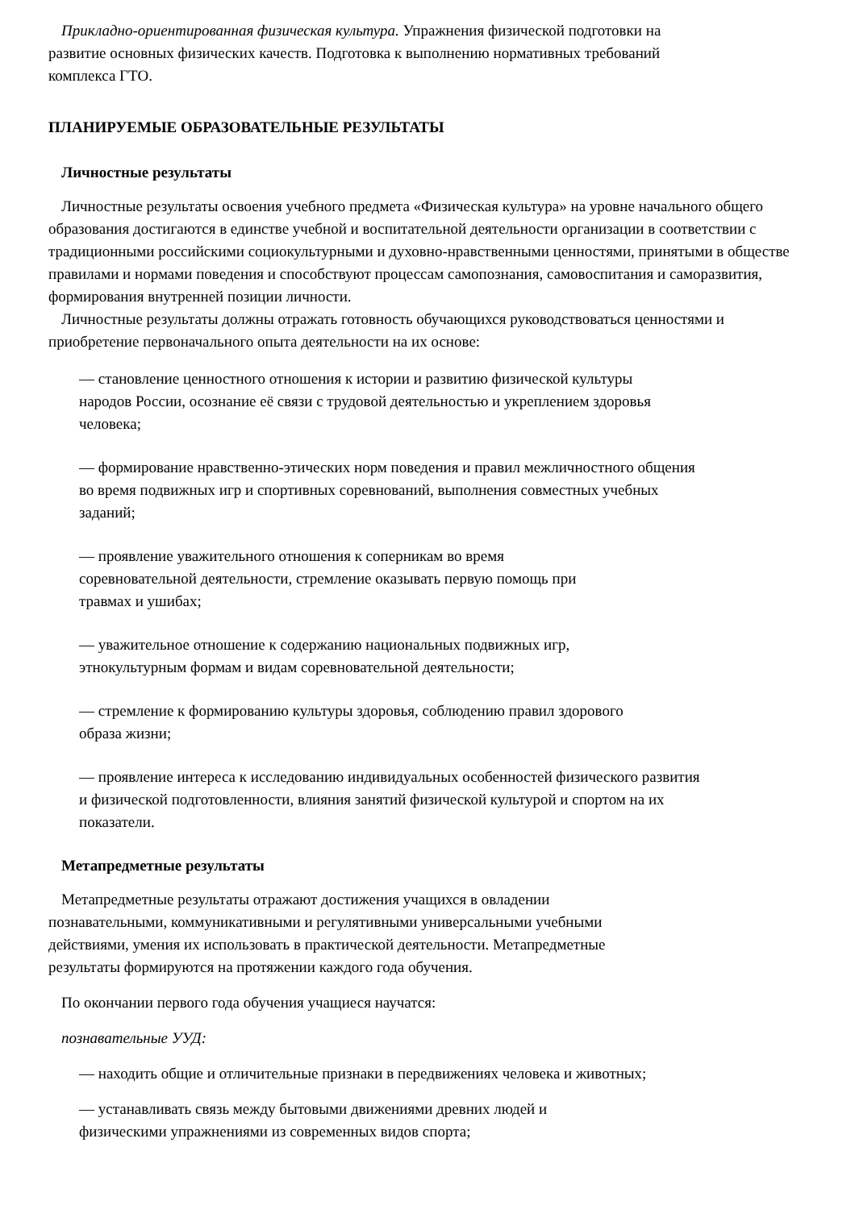Прикладно-ориентированная физическая культура. Упражнения физической подготовки на
развитие основных физических качеств. Подготовка к выполнению нормативных требований
комплекса ГТО.
ПЛАНИРУЕМЫЕ ОБРАЗОВАТЕЛЬНЫЕ РЕЗУЛЬТАТЫ
Личностные результаты
Личностные результаты освоения учебного предмета «Физическая культура» на уровне начального общего образования достигаются в единстве учебной и воспитательной деятельности организации в соответствии с традиционными российскими социокультурными и духовно-нравственными ценностями, принятыми в обществе правилами и нормами поведения и способствуют процессам самопознания, самовоспитания и саморазвития, формирования внутренней позиции личности.
Личностные результаты должны отражать готовность обучающихся руководствоваться ценностями и приобретение первоначального опыта деятельности на их основе:
— становление ценностного отношения к истории и развитию физической культуры
народов России, осознание её связи с трудовой деятельностью и укреплением здоровья
человека;
— формирование нравственно-этических норм поведения и правил межличностного общения
во время подвижных игр и спортивных соревнований, выполнения совместных учебных
заданий;
— проявление уважительного отношения к соперникам во время
соревновательной деятельности, стремление оказывать первую помощь при
травмах и ушибах;
— уважительное отношение к содержанию национальных подвижных игр,
этнокультурным формам и видам соревновательной деятельности;
— стремление к формированию культуры здоровья, соблюдению правил здорового
образа жизни;
— проявление интереса к исследованию индивидуальных особенностей физического развития
и физической подготовленности, влияния занятий физической культурой и спортом на их
показатели.
Метапредметные результаты
Метапредметные результаты отражают достижения учащихся в овладении
познавательными, коммуникативными и регулятивными универсальными учебными
действиями, умения их использовать в практической деятельности. Метапредметные
результаты формируются на протяжении каждого года обучения.
По окончании первого года обучения учащиеся научатся:
познавательные УУД:
— находить общие и отличительные признаки в передвижениях человека и животных;
— устанавливать связь между бытовыми движениями древних людей и
физическими упражнениями из современных видов спорта;